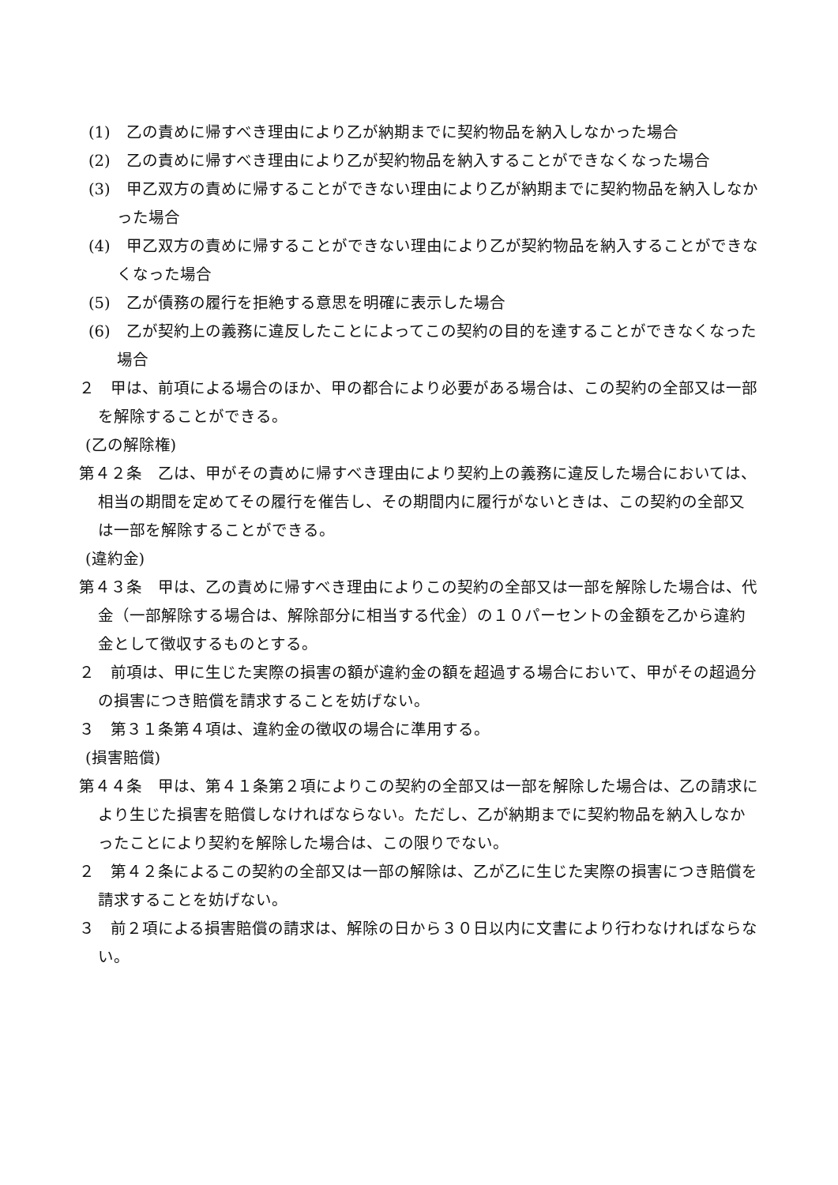(1)　乙の責めに帰すべき理由により乙が納期までに契約物品を納入しなかった場合
(2)　乙の責めに帰すべき理由により乙が契約物品を納入することができなくなった場合
(3)　甲乙双方の責めに帰することができない理由により乙が納期までに契約物品を納入しなかった場合
(4)　甲乙双方の責めに帰することができない理由により乙が契約物品を納入することができなくなった場合
(5)　乙が債務の履行を拒絶する意思を明確に表示した場合
(6)　乙が契約上の義務に違反したことによってこの契約の目的を達することができなくなった場合
２　甲は、前項による場合のほか、甲の都合により必要がある場合は、この契約の全部又は一部を解除することができる。
(乙の解除権)
第４２条　乙は、甲がその責めに帰すべき理由により契約上の義務に違反した場合においては、相当の期間を定めてその履行を催告し、その期間内に履行がないときは、この契約の全部又は一部を解除することができる。
(違約金)
第４３条　甲は、乙の責めに帰すべき理由によりこの契約の全部又は一部を解除した場合は、代金（一部解除する場合は、解除部分に相当する代金）の１０パーセントの金額を乙から違約金として徴収するものとする。
２　前項は、甲に生じた実際の損害の額が違約金の額を超過する場合において、甲がその超過分の損害につき賠償を請求することを妨げない。
３　第３１条第４項は、違約金の徴収の場合に準用する。
(損害賠償)
第４４条　甲は、第４１条第２項によりこの契約の全部又は一部を解除した場合は、乙の請求により生じた損害を賠償しなければならない。ただし、乙が納期までに契約物品を納入しなかったことにより契約を解除した場合は、この限りでない。
２　第４２条によるこの契約の全部又は一部の解除は、乙が乙に生じた実際の損害につき賠償を請求することを妨げない。
３　前２項による損害賠償の請求は、解除の日から３０日以内に文書により行わなければならない。